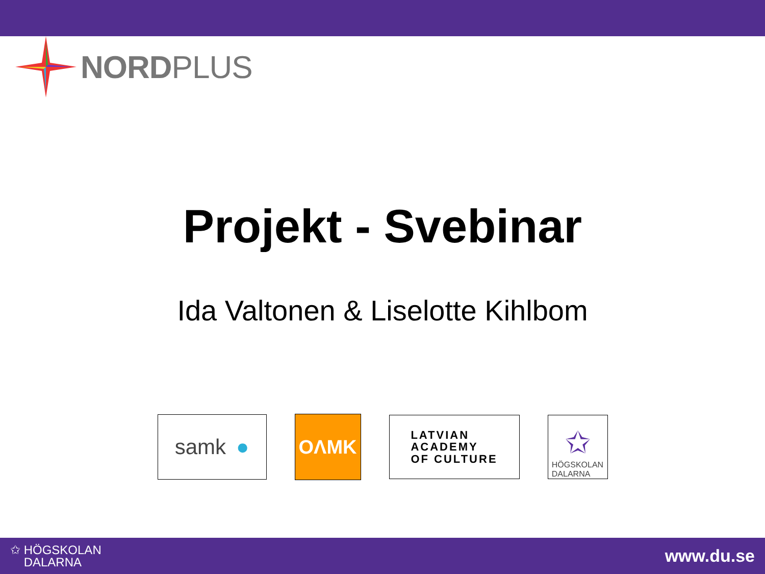NORDPLUS
Projekt - Svebinar
Ida Valtonen & Liselotte Kihlbom
samk ●
OΛMK
LATVIAN
ACADEMY
OF CULTURE
✩
HÖGSKOLAN
DALARNA
✩ HÖGSKOLAN
DALARNA
www.du.se